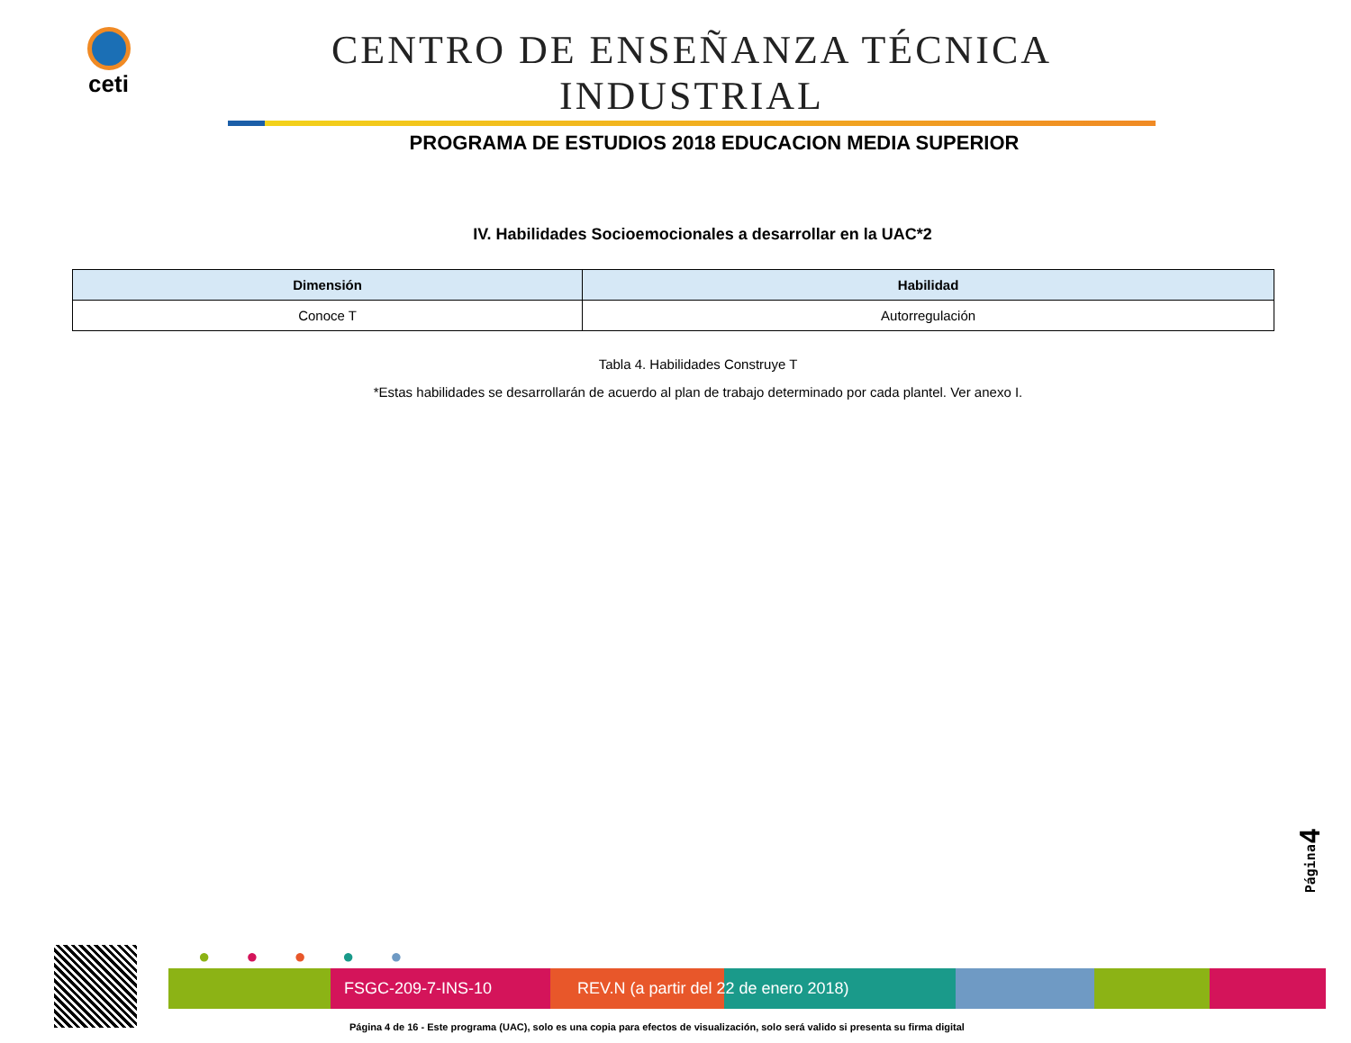ceti
CENTRO DE ENSEÑANZA TÉCNICA INDUSTRIAL
PROGRAMA DE ESTUDIOS 2018 EDUCACION MEDIA SUPERIOR
IV. Habilidades Socioemocionales a desarrollar en la UAC*2
| Dimensión | Habilidad |
| --- | --- |
| Conoce T | Autorregulación |
Tabla 4. Habilidades Construye T
*Estas habilidades se desarrollarán de acuerdo al plan de trabajo determinado por cada plantel. Ver anexo I.
Página4
●●●●●
FSGC-209-7-INS-10 REV.N (a partir del 22 de enero 2018)
Página 4 de 16 - Este programa (UAC), solo es una copia para efectos de visualización, solo será valido si presenta su firma digital